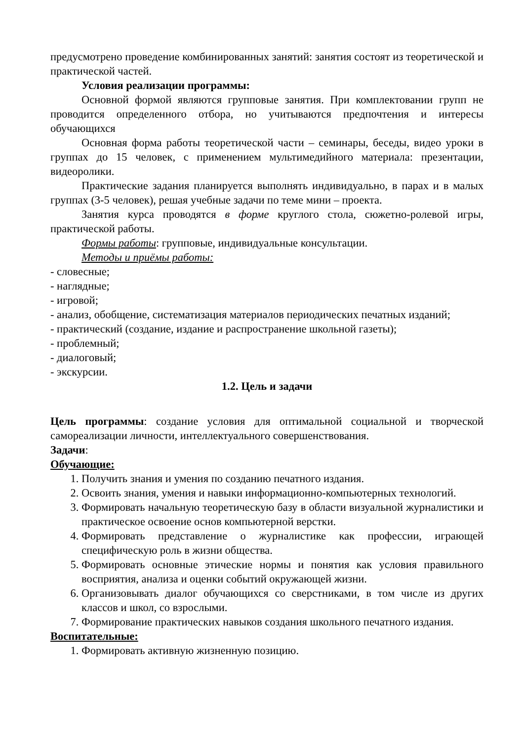предусмотрено проведение комбинированных занятий: занятия состоят из теоретической и практической частей.
Условия реализации программы:
Основной формой являются групповые занятия. При комплектовании групп не проводится определенного отбора, но учитываются предпочтения и интересы обучающихся
Основная форма работы теоретической части – семинары, беседы, видео уроки в группах до 15 человек, с применением мультимедийного материала: презентации, видеоролики.
Практические задания планируется выполнять индивидуально, в парах и в малых группах (3-5 человек), решая учебные задачи по теме мини – проекта.
Занятия курса проводятся в форме круглого стола, сюжетно-ролевой игры, практической работы.
Формы работы: групповые, индивидуальные консультации.
Методы и приёмы работы:
- словесные;
- наглядные;
- игровой;
- анализ, обобщение, систематизация материалов периодических печатных изданий;
- практический (создание, издание и распространение школьной газеты);
- проблемный;
- диалоговый;
- экскурсии.
1.2. Цель и задачи
Цель программы: создание условия для оптимальной социальной и творческой самореализации личности, интеллектуального совершенствования.
Задачи:
Обучающие:
1. Получить знания и умения по созданию печатного издания.
2. Освоить знания, умения и навыки информационно-компьютерных технологий.
3. Формировать начальную теоретическую базу в области визуальной журналистики и практическое освоение основ компьютерной верстки.
4. Формировать представление о журналистике как профессии, играющей специфическую роль в жизни общества.
5. Формировать основные этические нормы и понятия как условия правильного восприятия, анализа и оценки событий окружающей жизни.
6. Организовывать диалог обучающихся со сверстниками, в том числе из других классов и школ, со взрослыми.
7. Формирование практических навыков создания школьного печатного издания.
Воспитательные:
1. Формировать активную жизненную позицию.